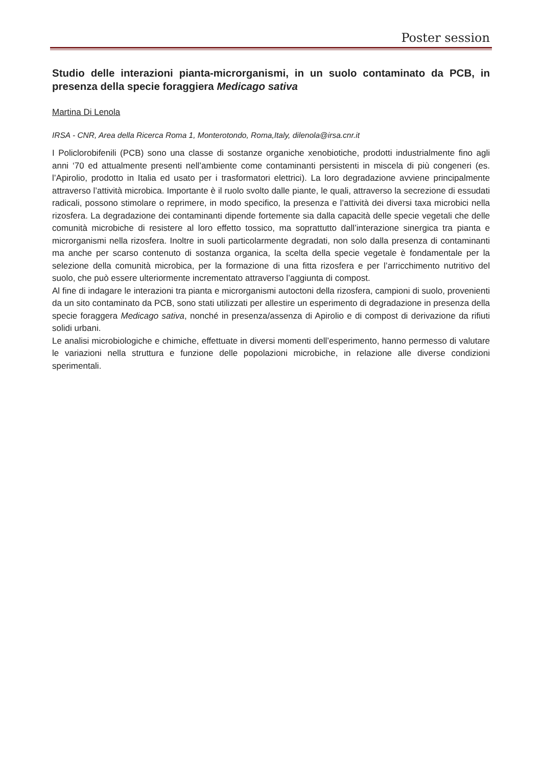Poster session
Studio delle interazioni pianta-microrganismi, in un suolo contaminato da PCB, in presenza della specie foraggiera Medicago sativa
Martina Di Lenola
IRSA - CNR, Area della Ricerca Roma 1, Monterotondo, Roma,Italy, dilenola@irsa.cnr.it
I Policlorobifenili (PCB) sono una classe di sostanze organiche xenobiotiche, prodotti industrialmente fino agli anni ‘70 ed attualmente presenti nell’ambiente come contaminanti persistenti in miscela di più congeneri (es. l’Apirolio, prodotto in Italia ed usato per i trasformatori elettrici). La loro degradazione avviene principalmente attraverso l’attività microbica. Importante è il ruolo svolto dalle piante, le quali, attraverso la secrezione di essudati radicali, possono stimolare o reprimere, in modo specifico, la presenza e l’attività dei diversi taxa microbici nella rizosfera. La degradazione dei contaminanti dipende fortemente sia dalla capacità delle specie vegetali che delle comunità microbiche di resistere al loro effetto tossico, ma soprattutto dall’interazione sinergica tra pianta e microrganismi nella rizosfera. Inoltre in suoli particolarmente degradati, non solo dalla presenza di contaminanti ma anche per scarso contenuto di sostanza organica, la scelta della specie vegetale è fondamentale per la selezione della comunità microbica, per la formazione di una fitta rizosfera e per l’arricchimento nutritivo del suolo, che può essere ulteriormente incrementato attraverso l’aggiunta di compost.
Al fine di indagare le interazioni tra pianta e microrganismi autoctoni della rizosfera, campioni di suolo, provenienti da un sito contaminato da PCB, sono stati utilizzati per allestire un esperimento di degradazione in presenza della specie foraggera Medicago sativa, nonché in presenza/assenza di Apirolio e di compost di derivazione da rifiuti solidi urbani.
Le analisi microbiologiche e chimiche, effettuate in diversi momenti dell’esperimento, hanno permesso di valutare le variazioni nella struttura e funzione delle popolazioni microbiche, in relazione alle diverse condizioni sperimentali.